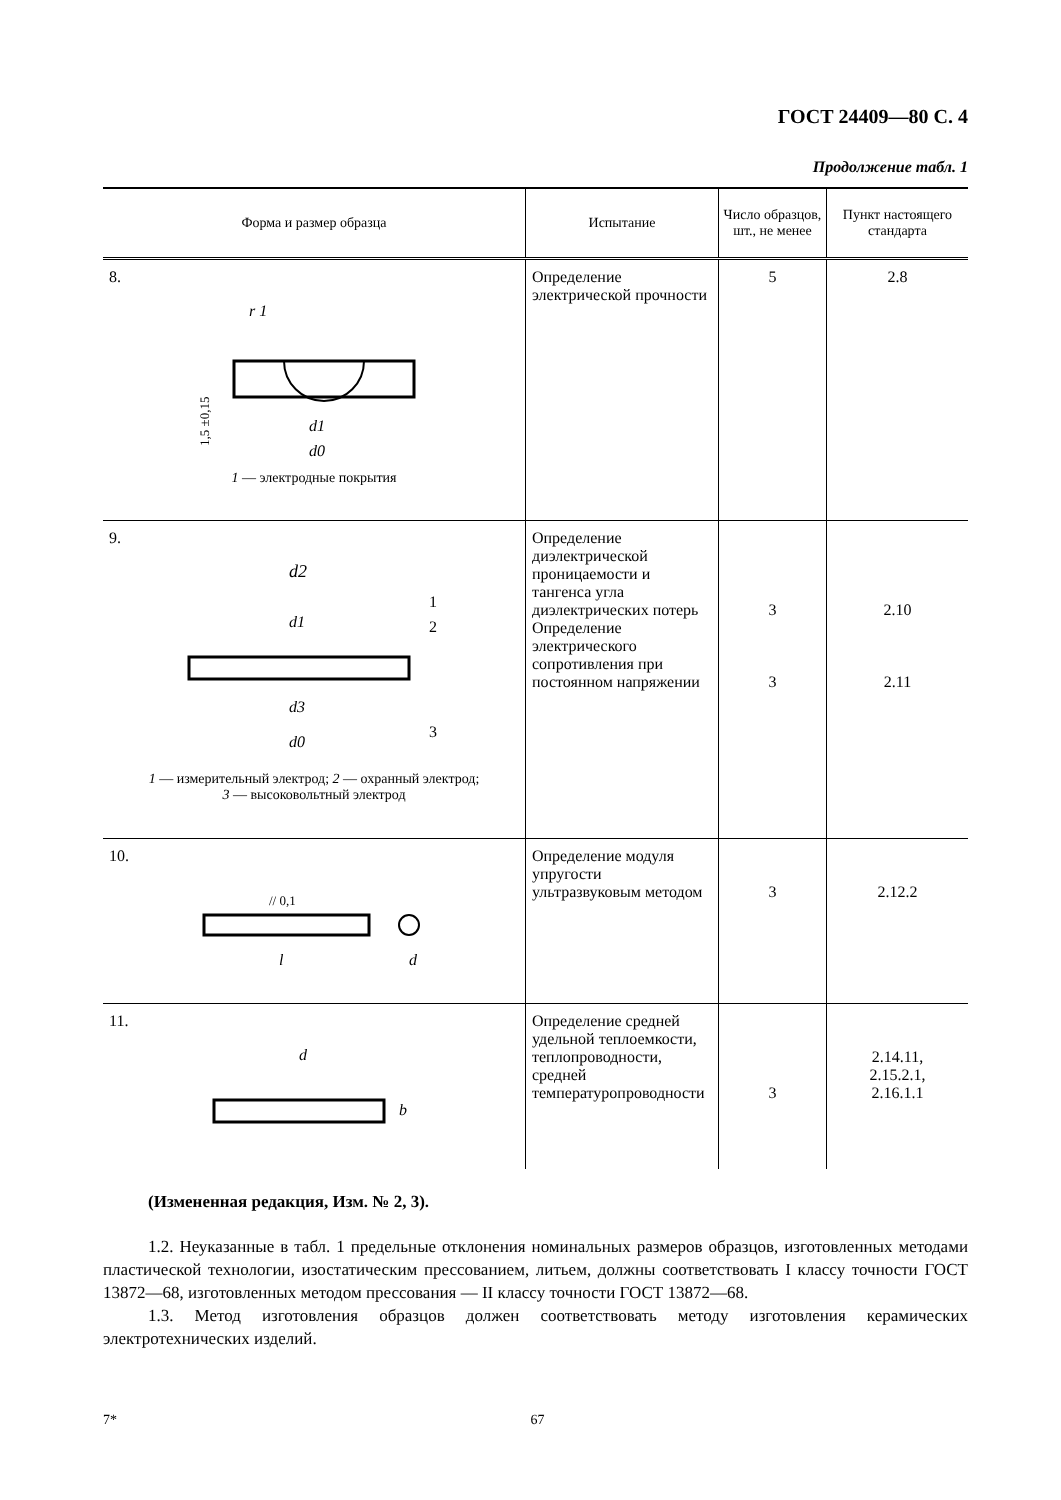ГОСТ 24409—80 С. 4
Продолжение табл. 1
| Форма и размер образца | Испытание | Число образцов, шт., не менее | Пункт настоящего стандарта |
| --- | --- | --- | --- |
| 8. r 1 d1 d0 1,5 ±0,15 1 — электродные покрытия | Определение электрической прочности | 5 | 2.8 |
| 9. d2 d1 d3 d0 1 2 3 1 — измерительный электрод; 2 — охранный электрод; 3 — высоковольтный электрод | Определение диэлектрической проницаемости и тангенса угла диэлектрических потерь Определение электрического сопротивления при постоянном напряжении | 3 3 | 2.10 2.11 |
| 10. // 0,1 l d | Определение модуля упругости ультразвуковым методом | 3 | 2.12.2 |
| 11. d b | Определение средней удельной теплоемкости, теплопроводности, средней температуропроводности | 3 | 2.14.11, 2.15.2.1, 2.16.1.1 |
(Измененная редакция, Изм. № 2, 3).
1.2. Неуказанные в табл. 1 предельные отклонения номинальных размеров образцов, изготовленных методами пластической технологии, изостатическим прессованием, литьем, должны соответствовать I классу точности ГОСТ 13872—68, изготовленных методом прессования — II классу точности ГОСТ 13872—68.
1.3. Метод изготовления образцов должен соответствовать методу изготовления керамических электротехнических изделий.
7* 67